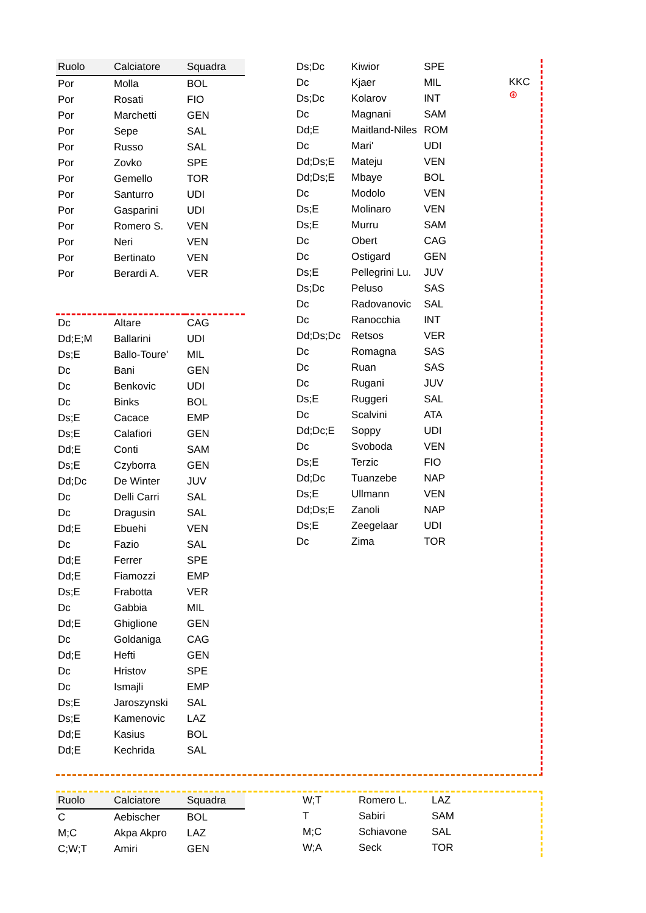| Ruolo | Calciatore | Squadra |
| --- | --- | --- |
| Por | Molla | BOL |
| Por | Rosati | FIO |
| Por | Marchetti | GEN |
| Por | Sepe | SAL |
| Por | Russo | SAL |
| Por | Zovko | SPE |
| Por | Gemello | TOR |
| Por | Santurro | UDI |
| Por | Gasparini | UDI |
| Por | Romero S. | VEN |
| Por | Neri | VEN |
| Por | Bertinato | VEN |
| Por | Berardi A. | VER |
| Dc | Altare | CAG |
| Dd;E;M | Ballarini | UDI |
| Ds;E | Ballo-Toure' | MIL |
| Dc | Bani | GEN |
| Dc | Benkovic | UDI |
| Dc | Binks | BOL |
| Ds;E | Cacace | EMP |
| Ds;E | Calafiori | GEN |
| Dd;E | Conti | SAM |
| Ds;E | Czyborra | GEN |
| Dd;Dc | De Winter | JUV |
| Dc | Delli Carri | SAL |
| Dc | Dragusin | SAL |
| Dd;E | Ebuehi | VEN |
| Dc | Fazio | SAL |
| Dd;E | Ferrer | SPE |
| Dd;E | Fiamozzi | EMP |
| Ds;E | Frabotta | VER |
| Dc | Gabbia | MIL |
| Dd;E | Ghiglione | GEN |
| Dc | Goldaniga | CAG |
| Dd;E | Hefti | GEN |
| Dc | Hristov | SPE |
| Dc | Ismajli | EMP |
| Ds;E | Jaroszynski | SAL |
| Ds;E | Kamenovic | LAZ |
| Dd;E | Kasius | BOL |
| Dd;E | Kechrida | SAL |
| Ds;Dc | Kiwior | SPE |
| Dc | Kjaer | MIL |
| Ds;Dc | Kolarov | INT |
| Dc | Magnani | SAM |
| Dd;E | Maitland-Niles | ROM |
| Dc | Mari' | UDI |
| Dd;Ds;E | Mateju | VEN |
| Dd;Ds;E | Mbaye | BOL |
| Dc | Modolo | VEN |
| Ds;E | Molinaro | VEN |
| Ds;E | Murru | SAM |
| Dc | Obert | CAG |
| Dc | Ostigard | GEN |
| Ds;E | Pellegrini Lu. | JUV |
| Ds;Dc | Peluso | SAS |
| Dc | Radovanovic | SAL |
| Dc | Ranocchia | INT |
| Dd;Ds;Dc | Retsos | VER |
| Dc | Romagna | SAS |
| Dc | Ruan | SAS |
| Dc | Rugani | JUV |
| Ds;E | Ruggeri | SAL |
| Dc | Scalvini | ATA |
| Dd;Dc;E | Soppy | UDI |
| Dc | Svoboda | VEN |
| Ds;E | Terzic | FIO |
| Dd;Dc | Tuanzebe | NAP |
| Ds;E | Ullmann | VEN |
| Dd;Ds;E | Zanoli | NAP |
| Ds;E | Zeegelaar | UDI |
| Dc | Zima | TOR |
KKC ⊛
| Ruolo | Calciatore | Squadra |
| --- | --- | --- |
| C | Aebischer | BOL |
| M;C | Akpa Akpro | LAZ |
| C;W;T | Amiri | GEN |
| W;T | Romero L. | LAZ |
| T | Sabiri | SAM |
| M;C | Schiavone | SAL |
| W;A | Seck | TOR |